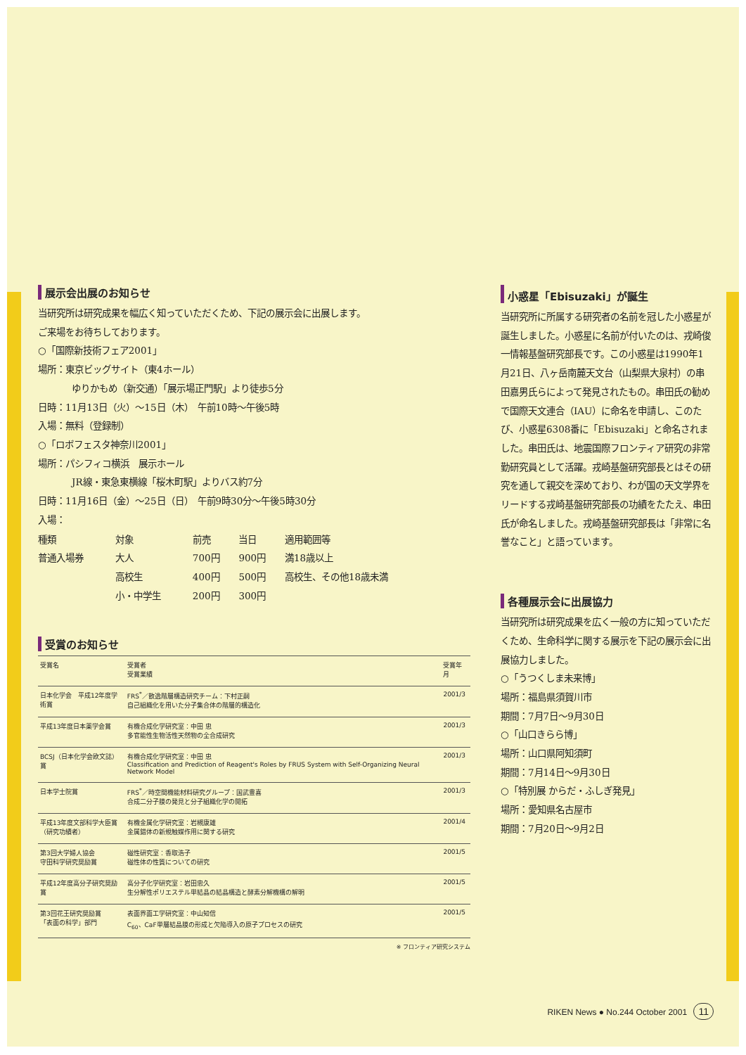展示会出展のお知らせ
当研究所は研究成果を幅広く知っていただくため、下記の展示会に出展します。
ご来場をお待ちしております。
○「国際新技術フェア2001」
場所：東京ビッグサイト（東4ホール）
ゆりかもめ（新交通）「展示場正門駅」より徒歩5分
日時：11月13日（火）～15日（木）　午前10時～午後5時
入場：無料（登録制）
○「ロボフェスタ神奈川2001」
場所：パシフィコ横浜　展示ホール
JR線・東急東横線「桜木町駅」よりバス約7分
日時：11月16日（金）～25日（日）　午前9時30分～午後5時30分
入場：
| 種類 | 対象 | 前売 | 当日 | 適用範囲等 |
| --- | --- | --- | --- | --- |
| 普通入場券 | 大人 | 700円 | 900円 | 満18歳以上 |
| | 高校生 | 400円 | 500円 | 高校生、その他18歳未満 |
| | 小・中学生 | 200円 | 300円 | |
受賞のお知らせ
| 受賞名 | 受賞者 受賞業績 | 受賞年月 |
| --- | --- | --- |
| 日本化学会 平成12年度学術賞 | FRS<sup>*</sup>／散逸階層構造研究チーム：下村正嗣 自己組織化を用いた分子集合体の階層的構造化 | 2001/3 |
| 平成13年度日本薬学会賞 | 有機合成化学研究室：中田 忠 多官能性生物活性天然物の全合成研究 | 2001/3 |
| BCSJ（日本化学会欧文誌）賞 | 有機合成化学研究室：中田 忠 Classification and Prediction of Reagent's Roles by FRUS System with Self-Organizing Neural Network Model | 2001/3 |
| 日本学士院賞 | FRS<sup>*</sup>／時空間機能材料研究グループ：国武豊喜 合成二分子膜の発見と分子組織化学の開拓 | 2001/3 |
| 平成13年度文部科学大臣賞 （研究功績者） | 有機金属化学研究室：岩槻康雄 金属錯体の新規触媒作用に関する研究 | 2001/4 |
| 第3回大学婦人協会 守田科学研究奨励賞 | 磁性研究室：香取浩子 磁性体の性質についての研究 | 2001/5 |
| 平成12年度高分子研究奨励賞 | 高分子化学研究室：岩田忠久 生分解性ポリエステル単結晶の結晶構造と酵素分解機構の解明 | 2001/5 |
| 第3回花王研究奨励賞 「表面の科学」部門 | 表面界面工学研究室：中山知信 C<sub>60</sub>、CaF単層結晶膜の形成と欠陥導入の原子プロセスの研究 | 2001/5 |
※ フロンティア研究システム
小惑星「Ebisuzaki」が誕生
当研究所に所属する研究者の名前を冠した小惑星が誕生しました。小惑星に名前が付いたのは、戎崎俊一情報基盤研究部長です。この小惑星は1990年1月21日、八ヶ岳南麓天文台（山梨県大泉村）の串田嘉男氏らによって発見されたもの。串田氏の勧めで国際天文連合（IAU）に命名を申請し、このたび、小惑星6308番に「Ebisuzaki」と命名されました。串田氏は、地震国際フロンティア研究の非常勤研究員として活躍。戎崎基盤研究部長とはその研究を通して親交を深めており、わが国の天文学界をリードする戎崎基盤研究部長の功績をたたえ、串田氏が命名しました。戎崎基盤研究部長は「非常に名誉なこと」と語っています。
各種展示会に出展協力
当研究所は研究成果を広く一般の方に知っていただくため、生命科学に関する展示を下記の展示会に出展協力しました。
○「うつくしま未来博」
場所：福島県須賀川市
期間：7月7日～9月30日
○「山口きらら博」
場所：山口県阿知須町
期間：7月14日～9月30日
○「特別展 からだ・ふしぎ発見」
場所：愛知県名古屋市
期間：7月20日～9月2日
RIKEN News ● No.244 October 2001 11